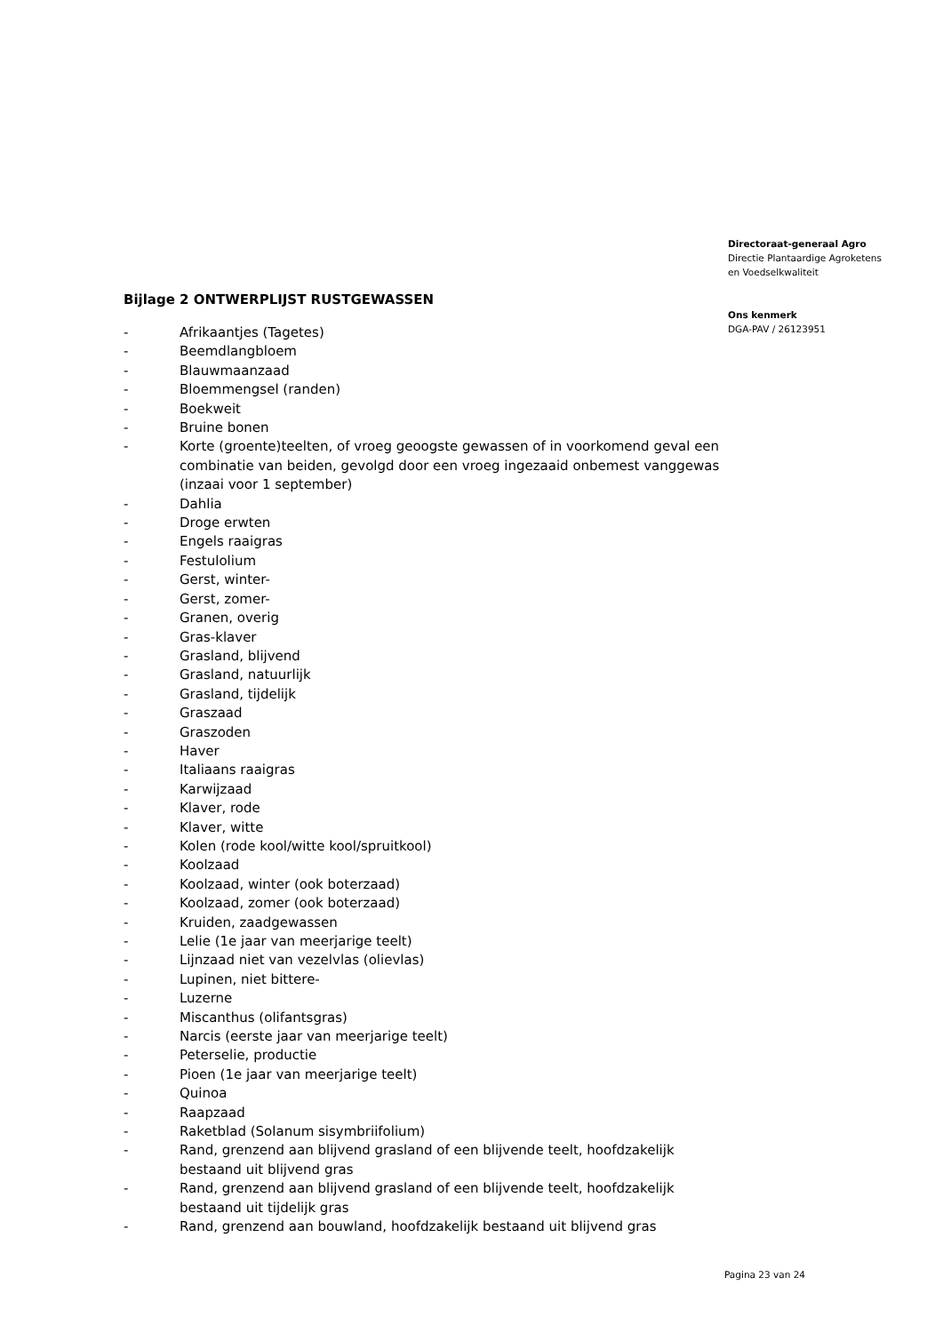Bijlage 2 ONTWERPLIJST RUSTGEWASSEN
- Afrikaantjes (Tagetes)
- Beemdlangbloem
- Blauwmaanzaad
- Bloemmengsel (randen)
- Boekweit
- Bruine bonen
- Korte (groente)teelten, of vroeg geoogste gewassen of in voorkomend geval een combinatie van beiden, gevolgd door een vroeg ingezaaid onbemest vanggewas (inzaai voor 1 september)
- Dahlia
- Droge erwten
- Engels raaigras
- Festulolium
- Gerst, winter-
- Gerst, zomer-
- Granen, overig
- Gras-klaver
- Grasland, blijvend
- Grasland, natuurlijk
- Grasland, tijdelijk
- Graszaad
- Graszoden
- Haver
- Italiaans raaigras
- Karwijzaad
- Klaver, rode
- Klaver, witte
- Kolen (rode kool/witte kool/spruitkool)
- Koolzaad
- Koolzaad, winter (ook boterzaad)
- Koolzaad, zomer (ook boterzaad)
- Kruiden, zaadgewassen
- Lelie (1e jaar van meerjarige teelt)
- Lijnzaad niet van vezelvlas (olievlas)
- Lupinen, niet bittere-
- Luzerne
- Miscanthus (olifantsgras)
- Narcis (eerste jaar van meerjarige teelt)
- Peterselie, productie
- Pioen (1e jaar van meerjarige teelt)
- Quinoa
- Raapzaad
- Raketblad (Solanum sisymbriifolium)
- Rand, grenzend aan blijvend grasland of een blijvende teelt, hoofdzakelijk bestaand uit blijvend gras
- Rand, grenzend aan blijvend grasland of een blijvende teelt, hoofdzakelijk bestaand uit tijdelijk gras
- Rand, grenzend aan bouwland, hoofdzakelijk bestaand uit blijvend gras
Directoraat-generaal Agro
Directie Plantaardige Agroketens
en Voedselkwaliteit
Ons kenmerk
DGA-PAV / 26123951
Pagina 23 van 24